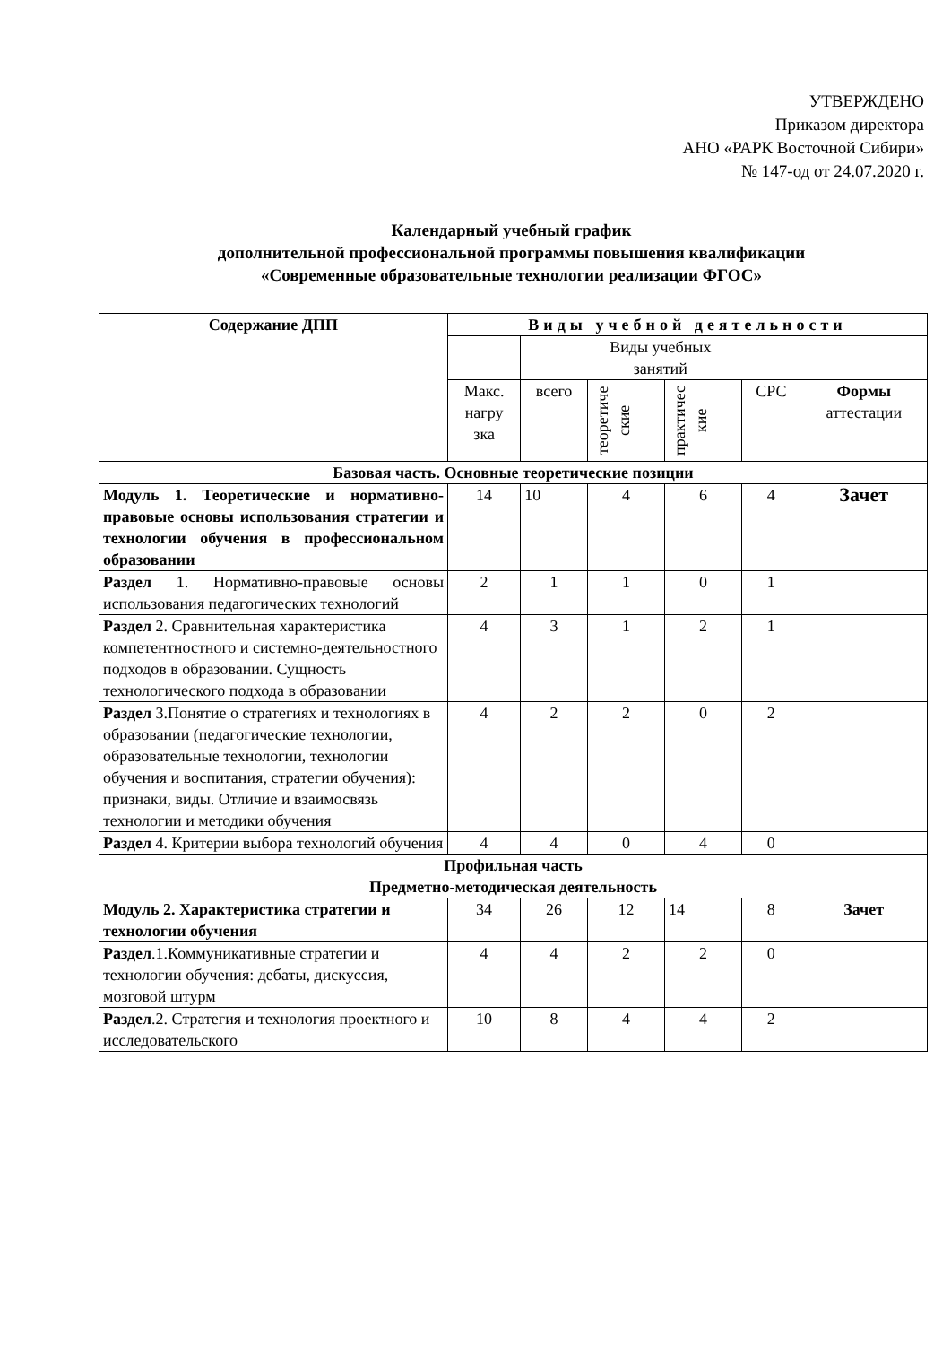УТВЕРЖДЕНО
Приказом директора
АНО «РАРК Восточной Сибири»
№ 147-од от 24.07.2020 г.
Календарный учебный график
дополнительной профессиональной программы повышения квалификации
«Современные образовательные технологии реализации ФГОС»
| Содержание ДПП | Виды учебной деятельности | | | | | |
| --- | --- | --- | --- | --- | --- | --- |
| | | Виды учебных занятий | | | | |
| | Макс. нагру зка | всего | теоретиче ские | практичес кие | СРС | Формы аттестации |
| Базовая часть. Основные теоретические позиции | | | | | | |
| Модуль 1. Теоретические и нормативно-правовые основы использования стратегии и технологии обучения в профессиональном образовании | 14 | 10 | 4 | 6 | 4 | Зачет |
| Раздел 1. Нормативно-правовые основы использования педагогических технологий | 2 | 1 | 1 | 0 | 1 | |
| Раздел 2. Сравнительная характеристика компетентностного и системно-деятельностного подходов в образовании. Сущность технологического подхода в образовании | 4 | 3 | 1 | 2 | 1 | |
| Раздел 3.Понятие о стратегиях и технологиях в образовании (педагогические технологии, образовательные технологии, технологии обучения и воспитания, стратегии обучения): признаки, виды. Отличие и взаимосвязь технологии и методики обучения | 4 | 2 | 2 | 0 | 2 | |
| Раздел 4. Критерии выбора технологий обучения | 4 | 4 | 0 | 4 | 0 | |
| Профильная часть Предметно-методическая деятельность | | | | | | |
| Модуль 2. Характеристика стратегии и технологии обучения | 34 | 26 | 12 | 14 | 8 | Зачет |
| Раздел .1.Коммуникативные стратегии и технологии обучения: дебаты, дискуссия, мозговой штурм | 4 | 4 | 2 | 2 | 0 | |
| Раздел .2. Стратегия и технология проектного и исследовательского | 10 | 8 | 4 | 4 | 2 | |